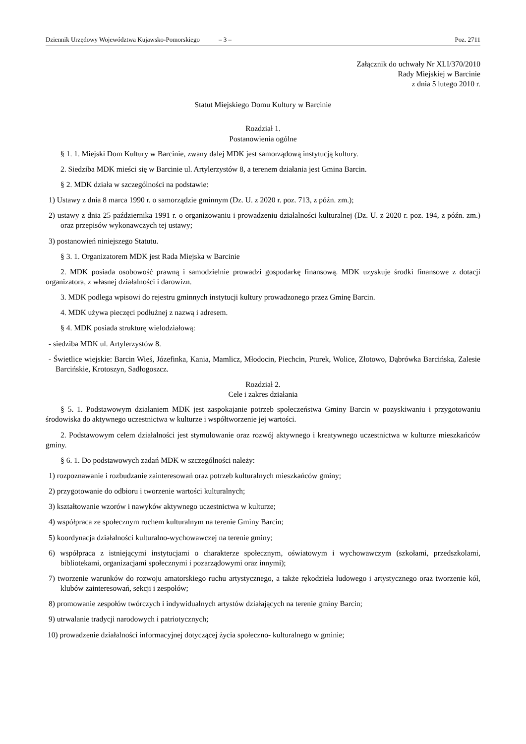Dziennik Urzędowy Województwa Kujawsko-Pomorskiego – 3 – Poz. 2711
Załącznik do uchwały Nr XLI/370/2010
Rady Miejskiej w Barcinie
z dnia 5 lutego 2010 r.
Statut Miejskiego Domu Kultury w Barcinie
Rozdział 1.
Postanowienia ogólne
§ 1. 1. Miejski Dom Kultury w Barcinie, zwany dalej MDK jest samorządową instytucją kultury.
2. Siedziba MDK mieści się w Barcinie ul. Artylerzystów 8, a terenem działania jest Gmina Barcin.
§ 2. MDK działa w szczególności na podstawie:
1) Ustawy z dnia 8 marca 1990 r. o samorządzie gminnym (Dz. U. z 2020 r. poz. 713, z późn. zm.);
2) ustawy z dnia 25 października 1991 r. o organizowaniu i prowadzeniu działalności kulturalnej (Dz. U. z 2020 r. poz. 194, z późn. zm.) oraz przepisów wykonawczych tej ustawy;
3) postanowień niniejszego Statutu.
§ 3. 1. Organizatorem MDK jest Rada Miejska w Barcinie
2. MDK posiada osobowość prawną i samodzielnie prowadzi gospodarkę finansową. MDK uzyskuje środki finansowe z dotacji organizatora, z własnej działalności i darowizn.
3. MDK podlega wpisowi do rejestru gminnych instytucji kultury prowadzonego przez Gminę Barcin.
4. MDK używa pieczęci podłużnej z nazwą i adresem.
§ 4. MDK posiada strukturę wielodziałową:
- siedziba MDK ul. Artylerzystów 8.
- Świetlice wiejskie: Barcin Wieś, Józefinka, Kania, Mamlicz, Młodocin, Piechcin, Pturek, Wolice, Złotowo, Dąbrówka Barcińska, Zalesie Barcińskie, Krotoszyn, Sadłogoszcz.
Rozdział 2.
Cele i zakres działania
§ 5. 1. Podstawowym działaniem MDK jest zaspokajanie potrzeb społeczeństwa Gminy Barcin w pozyskiwaniu i przygotowaniu środowiska do aktywnego uczestnictwa w kulturze i współtworzenie jej wartości.
2. Podstawowym celem działalności jest stymulowanie oraz rozwój aktywnego i kreatywnego uczestnictwa w kulturze mieszkańców gminy.
§ 6. 1. Do podstawowych zadań MDK w szczególności należy:
1) rozpoznawanie i rozbudzanie zainteresowań oraz potrzeb kulturalnych mieszkańców gminy;
2) przygotowanie do odbioru i tworzenie wartości kulturalnych;
3) kształtowanie wzorów i nawyków aktywnego uczestnictwa w kulturze;
4) współpraca ze społecznym ruchem kulturalnym na terenie Gminy Barcin;
5) koordynacja działalności kulturalno-wychowawczej na terenie gminy;
6) współpraca z istniejącymi instytucjami o charakterze społecznym, oświatowym i wychowawczym (szkołami, przedszkolami, bibliotekami, organizacjami społecznymi i pozarządowymi oraz innymi);
7) tworzenie warunków do rozwoju amatorskiego ruchu artystycznego, a także rękodzieła ludowego i artystycznego oraz tworzenie kół, klubów zainteresowań, sekcji i zespołów;
8) promowanie zespołów twórczych i indywidualnych artystów działających na terenie gminy Barcin;
9) utrwalanie tradycji narodowych i patriotycznych;
10) prowadzenie działalności informacyjnej dotyczącej życia społeczno- kulturalnego w gminie;